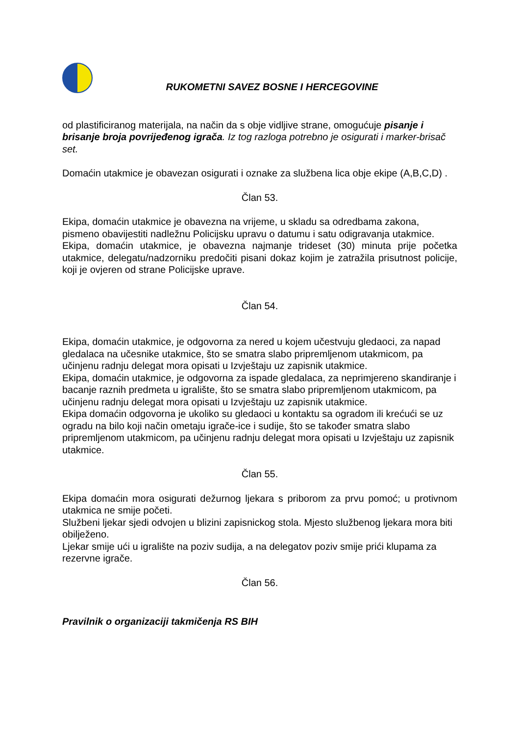RUKOMETNI SAVEZ BOSNE I HERCEGOVINE
od plastificiranog materijala, na način da s obje vidljive strane, omogućuje pisanje i brisanje broja povrijeđenog igrača. Iz tog razloga potrebno je osigurati i marker-brisač set.
Domaćin utakmice je obavezan osigurati i oznake za službena lica obje ekipe (A,B,C,D) .
Član 53.
Ekipa, domaćin utakmice je obavezna na vrijeme, u skladu sa odredbama zakona, pismeno obavijestiti nadležnu Policijsku upravu o datumu i satu odigravanja utakmice.
Ekipa, domaćin utakmice, je obavezna najmanje trideset (30) minuta prije početka utakmice, delegatu/nadzorniku predočiti pisani dokaz kojim je zatražila prisutnost policije, koji je ovjeren od strane Policijske uprave.
Član 54.
Ekipa, domaćin utakmice, je odgovorna za nered u kojem učestvuju gledaoci, za napad gledalaca na učesnike utakmice, što se smatra slabo pripremljenom utakmicom, pa učinjenu radnju delegat mora opisati u Izvještaju uz zapisnik utakmice.
Ekipa, domaćin utakmice, je odgovorna za ispade gledalaca, za neprimjereno skandiranje i bacanje raznih predmeta u igralište, što se smatra slabo pripremljenom utakmicom, pa učinjenu radnju delegat mora opisati u Izvještaju uz zapisnik utakmice.
Ekipa domaćin odgovorna je ukoliko su gledaoci u kontaktu sa ogradom ili krećući se uz ogradu na bilo koji način ometaju igrače-ice i sudije, što se također smatra slabo pripremljenom utakmicom, pa učinjenu radnju delegat mora opisati u Izvještaju uz zapisnik utakmice.
Član 55.
Ekipa domaćin mora osigurati dežurnog ljekara s priborom za prvu pomoć; u protivnom utakmica ne smije početi.
Službeni ljekar sjedi odvojen u blizini zapisnickog stola. Mjesto službenog ljekara mora biti obilježeno.
Ljekar smije ući u igralište na poziv sudija, a na delegatov poziv smije prići klupama za rezervne igrače.
Član 56.
Pravilnik o organizaciji takmičenja RS BIH